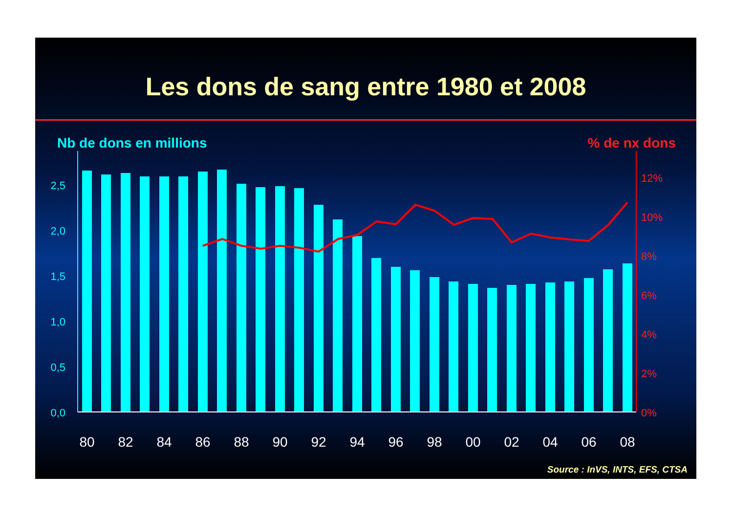Les dons de sang entre 1980 et 2008
Nb de dons en millions% de nx dons
0,0
0,5
1,0
1,5
2,0
2,5
0%
2%
4%
6%
8%
10%
12%
80
82
84
86
88
90
92
94
96
98
00
02
04
06
08
Source : InVS, INTS, EFS, CTSA